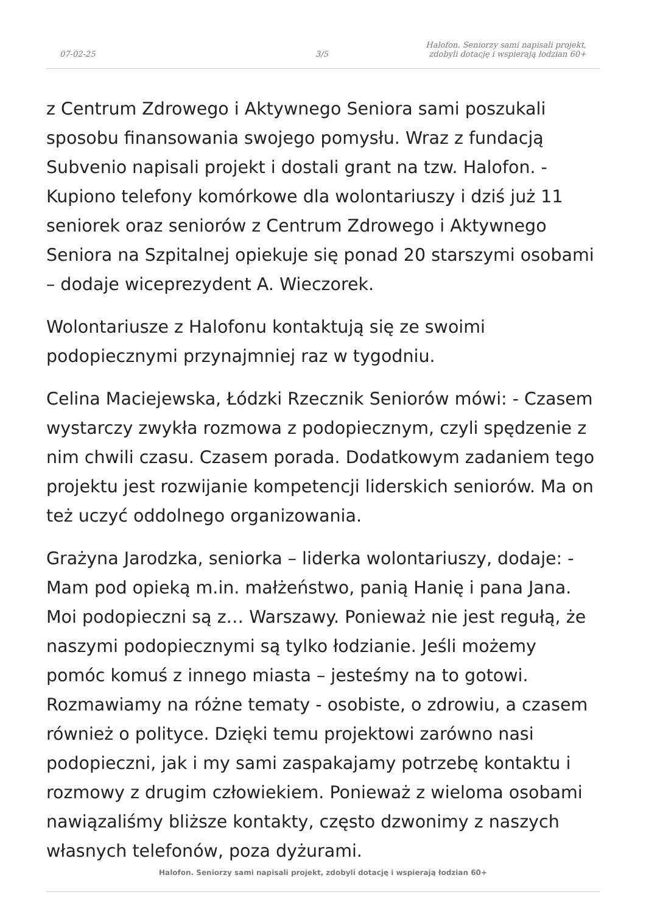07-02-25
3/5
Halofon. Seniorzy sami napisali projekt,
zdobyli dotację i wspierają łodzian 60+
z Centrum Zdrowego i Aktywnego Seniora sami poszukali sposobu finansowania swojego pomysłu. Wraz z fundacją Subvenio napisali projekt i dostali grant na tzw. Halofon. - Kupiono telefony komórkowe dla wolontariuszy i dziś już 11 seniorek oraz seniorów z Centrum Zdrowego i Aktywnego Seniora na Szpitalnej opiekuje się ponad 20 starszymi osobami – dodaje wiceprezydent A. Wieczorek.
Wolontariusze z Halofonu kontaktują się ze swoimi podopiecznymi przynajmniej raz w tygodniu.
Celina Maciejewska, Łódzki Rzecznik Seniorów mówi: - Czasem wystarczy zwykła rozmowa z podopiecznym, czyli spędzenie z nim chwili czasu. Czasem porada. Dodatkowym zadaniem tego projektu jest rozwijanie kompetencji liderskich seniorów. Ma on też uczyć oddolnego organizowania.
Grażyna Jarodzka, seniorka – liderka wolontariuszy, dodaje: - Mam pod opieką m.in. małżeństwo, panią Hanię i pana Jana. Moi podopieczni są z… Warszawy. Ponieważ nie jest regułą, że naszymi podopiecznymi są tylko łodzianie. Jeśli możemy pomóc komuś z innego miasta – jesteśmy na to gotowi. Rozmawiamy na różne tematy - osobiste, o zdrowiu, a czasem również o polityce. Dzięki temu projektowi zarówno nasi podopieczni, jak i my sami zaspakajamy potrzebę kontaktu i rozmowy z drugim człowiekiem. Ponieważ z wieloma osobami nawiązaliśmy bliższe kontakty, często dzwonimy z naszych własnych telefonów, poza dyżurami.
Halofon. Seniorzy sami napisali projekt, zdobyli dotację i wspierają łodzian 60+